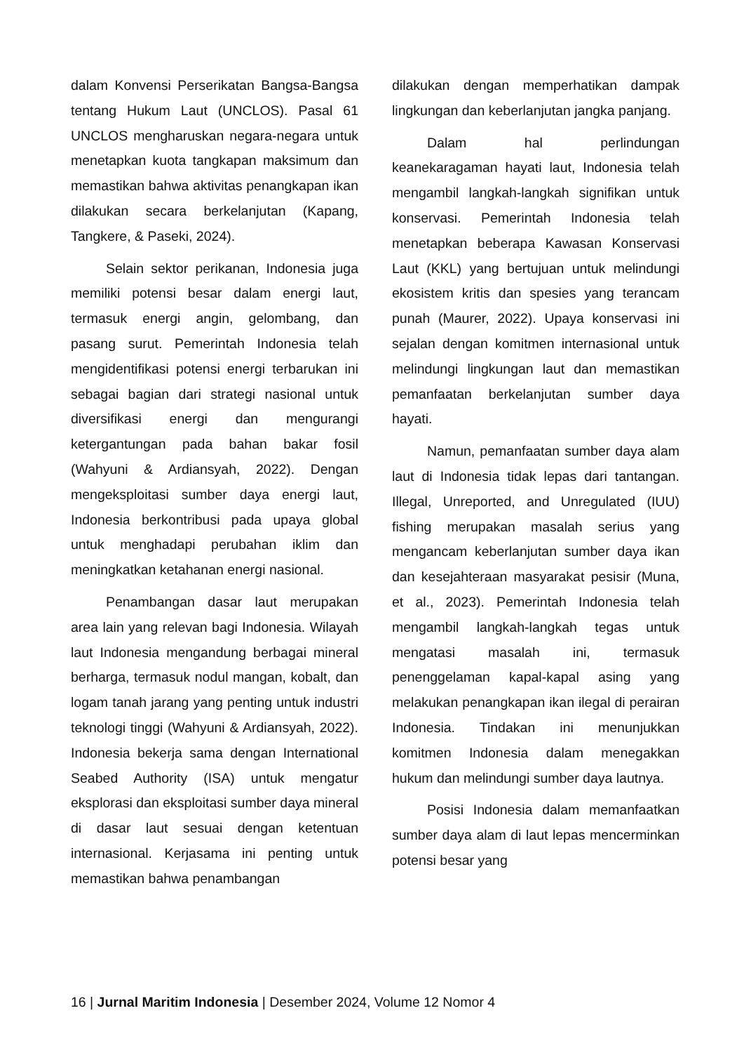dalam Konvensi Perserikatan Bangsa-Bangsa tentang Hukum Laut (UNCLOS). Pasal 61 UNCLOS mengharuskan negara-negara untuk menetapkan kuota tangkapan maksimum dan memastikan bahwa aktivitas penangkapan ikan dilakukan secara berkelanjutan (Kapang, Tangkere, & Paseki, 2024).
Selain sektor perikanan, Indonesia juga memiliki potensi besar dalam energi laut, termasuk energi angin, gelombang, dan pasang surut. Pemerintah Indonesia telah mengidentifikasi potensi energi terbarukan ini sebagai bagian dari strategi nasional untuk diversifikasi energi dan mengurangi ketergantungan pada bahan bakar fosil (Wahyuni & Ardiansyah, 2022). Dengan mengeksploitasi sumber daya energi laut, Indonesia berkontribusi pada upaya global untuk menghadapi perubahan iklim dan meningkatkan ketahanan energi nasional.
Penambangan dasar laut merupakan area lain yang relevan bagi Indonesia. Wilayah laut Indonesia mengandung berbagai mineral berharga, termasuk nodul mangan, kobalt, dan logam tanah jarang yang penting untuk industri teknologi tinggi (Wahyuni & Ardiansyah, 2022). Indonesia bekerja sama dengan International Seabed Authority (ISA) untuk mengatur eksplorasi dan eksploitasi sumber daya mineral di dasar laut sesuai dengan ketentuan internasional. Kerjasama ini penting untuk memastikan bahwa penambangan
dilakukan dengan memperhatikan dampak lingkungan dan keberlanjutan jangka panjang.
Dalam hal perlindungan keanekaragaman hayati laut, Indonesia telah mengambil langkah-langkah signifikan untuk konservasi. Pemerintah Indonesia telah menetapkan beberapa Kawasan Konservasi Laut (KKL) yang bertujuan untuk melindungi ekosistem kritis dan spesies yang terancam punah (Maurer, 2022). Upaya konservasi ini sejalan dengan komitmen internasional untuk melindungi lingkungan laut dan memastikan pemanfaatan berkelanjutan sumber daya hayati.
Namun, pemanfaatan sumber daya alam laut di Indonesia tidak lepas dari tantangan. Illegal, Unreported, and Unregulated (IUU) fishing merupakan masalah serius yang mengancam keberlanjutan sumber daya ikan dan kesejahteraan masyarakat pesisir (Muna, et al., 2023). Pemerintah Indonesia telah mengambil langkah-langkah tegas untuk mengatasi masalah ini, termasuk penenggelaman kapal-kapal asing yang melakukan penangkapan ikan ilegal di perairan Indonesia. Tindakan ini menunjukkan komitmen Indonesia dalam menegakkan hukum dan melindungi sumber daya lautnya.
Posisi Indonesia dalam memanfaatkan sumber daya alam di laut lepas mencerminkan potensi besar yang
16 | Jurnal Maritim Indonesia | Desember 2024, Volume 12 Nomor 4